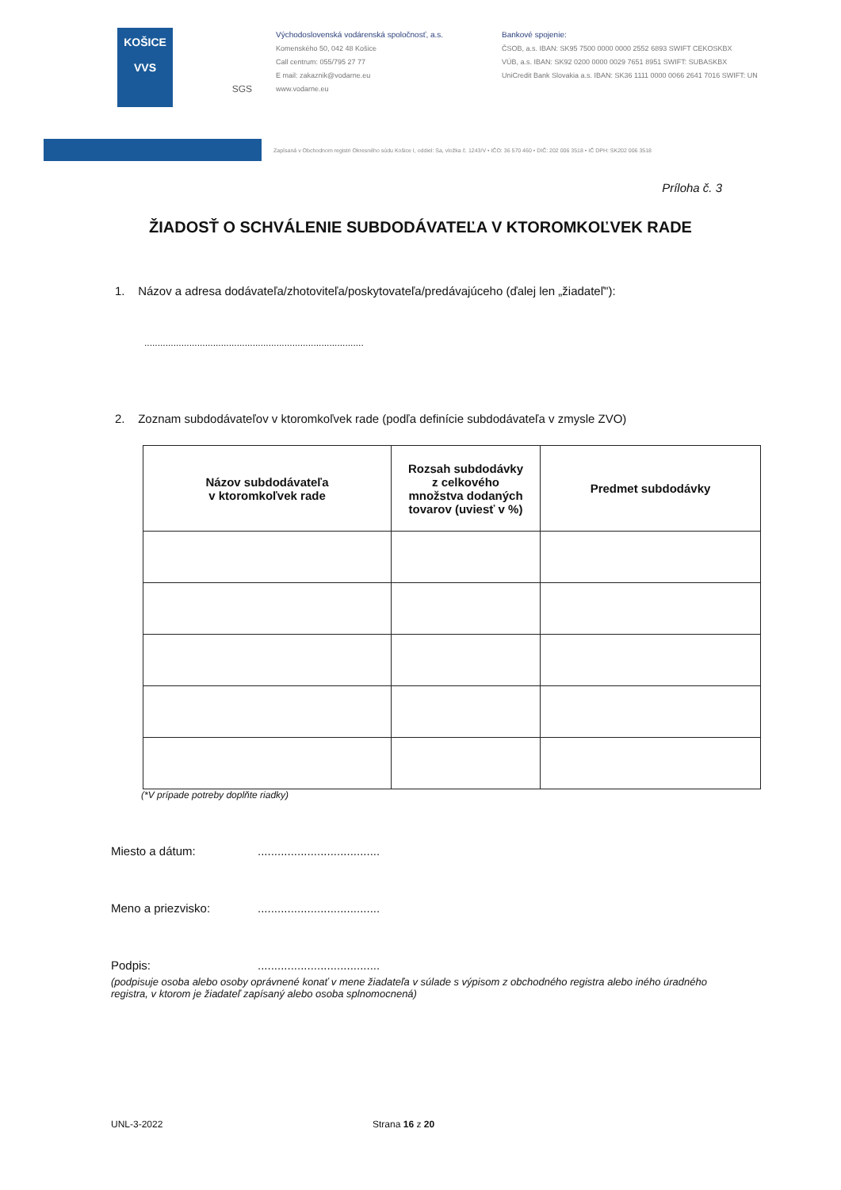KOŠICE
VVS
SGS
Východoslovenská vodárenská spoločnosť, a.s.
Komenského 50, 042 48 Košice
Call centrum: 055/795 27 77
E mail: zakaznik@vodarne.eu
www.vodarne.eu
Bankové spojenie:
ČSOB, a.s. IBAN: SK95 7500 0000 0000 2552 6893 SWIFT CEKOSKBX
VÚB, a.s. IBAN: SK92 0200 0000 0029 7651 8951 SWIFT: SUBASKBX
UniCredit Bank Slovakia a.s. IBAN: SK36 1111 0000 0066 2641 7016 SWIFT: UN
Zapísaná v Obchodnom registri Okresného súdu Košice I, oddiel: Sa, vložka č. 1243/V • IČO: 36 570 460 • DIČ: 202 006 3518 • IČ DPH: SK202 006 3518
Príloha č. 3
ŽIADOSŤ O SCHVÁLENIE SUBDODÁVATEĽA V KTOROMKOĽVEK RADE
1. Názov a adresa dodávateľa/zhotoviteľa/poskytovateľa/predávajúceho (ďalej len „žiadateľ"):
...................................................................................
2. Zoznam subdodávateľov v ktoromkoľvek rade (podľa definície subdodávateľa v zmysle ZVO)
| Názov subdodávateľa v ktoromkoľvek rade | Rozsah subdodávky z celkového množstva dodaných tovarov (uviesť v %) | Predmet subdodávky |
| --- | --- | --- |
(*V prípade potreby doplňte riadky)
Miesto a dátum:.....................................
Meno a priezvisko:.....................................
Podpis:.....................................
(podpisuje osoba alebo osoby oprávnené konať v mene žiadateľa v súlade s výpisom z obchodného registra alebo iného úradného registra, v ktorom je žiadateľ zapísaný alebo osoba splnomocnená)
UNL-3-2022 Strana 16 z 20